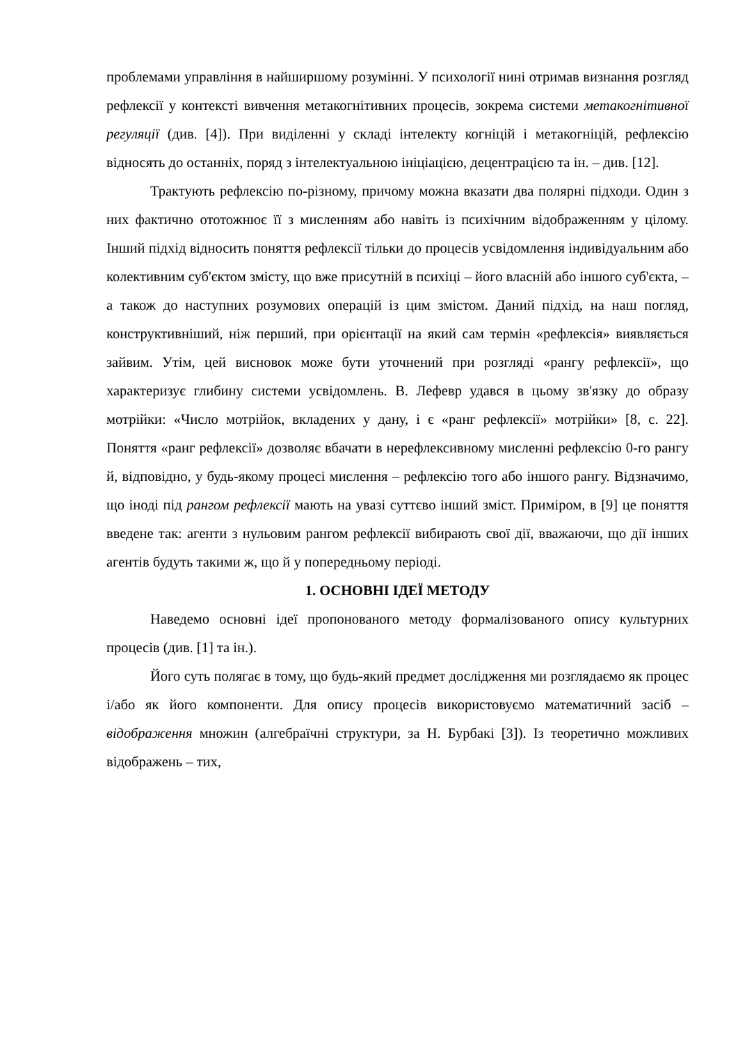проблемами управління в найширшому розумінні. У психології нині отримав визнання розгляд рефлексії у контексті вивчення метакогнітивних процесів, зокрема системи метакогнітивної регуляції (див. [4]). При виділенні у складі інтелекту когніцій і метакогніцій, рефлексію відносять до останніх, поряд з інтелектуальною ініціацією, децентрацією та ін. – див. [12].
Трактують рефлексію по-різному, причому можна вказати два полярні підходи. Один з них фактично ототожнює її з мисленням або навіть із психічним відображенням у цілому. Інший підхід відносить поняття рефлексії тільки до процесів усвідомлення індивідуальним або колективним суб'єктом змісту, що вже присутній в психіці – його власній або іншого суб'єкта, – а також до наступних розумових операцій із цим змістом. Даний підхід, на наш погляд, конструктивніший, ніж перший, при орієнтації на який сам термін «рефлексія» виявляється зайвим. Утім, цей висновок може бути уточнений при розгляді «рангу рефлексії», що характеризує глибину системи усвідомлень. В. Лефевр удався в цьому зв'язку до образу мотрійки: «Число мотрійок, вкладених у дану, і є «ранг рефлексії» мотрійки» [8, с. 22]. Поняття «ранг рефлексії» дозволяє вбачати в нерефлексивному мисленні рефлексію 0-го рангу й, відповідно, у будь-якому процесі мислення – рефлексію того або іншого рангу. Відзначимо, що іноді під рангом рефлексії мають на увазі суттєво інший зміст. Приміром, в [9] це поняття введене так: агенти з нульовим рангом рефлексії вибирають свої дії, вважаючи, що дії інших агентів будуть такими ж, що й у попередньому періоді.
1. ОСНОВНІ ІДЕЇ МЕТОДУ
Наведемо основні ідеї пропонованого методу формалізованого опису культурних процесів (див. [1] та ін.).
Його суть полягає в тому, що будь-який предмет дослідження ми розглядаємо як процес і/або як його компоненти. Для опису процесів використовуємо математичний засіб – відображення множин (алгебраїчні структури, за Н. Бурбакі [3]). Із теоретично можливих відображень – тих,